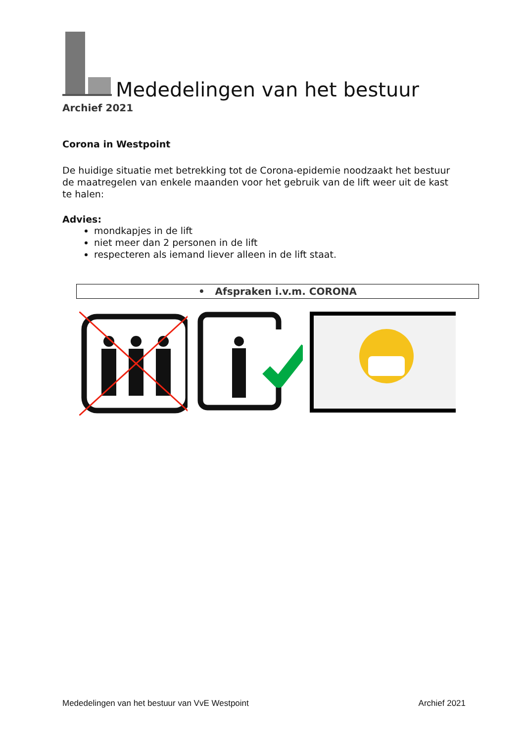Mededelingen van het bestuur
Archief 2021
Corona in Westpoint
De huidige situatie met betrekking tot de Corona-epidemie noodzaakt het bestuur de maatregelen van enkele maanden voor het gebruik van de lift weer uit de kast te halen:
Advies:
mondkapjes in de lift
niet meer dan 2 personen in de lift
respecteren als iemand liever alleen in de lift staat.
• Afspraken i.v.m. CORONA
Mededelingen van het bestuur van VvE Westpoint Archief 2021